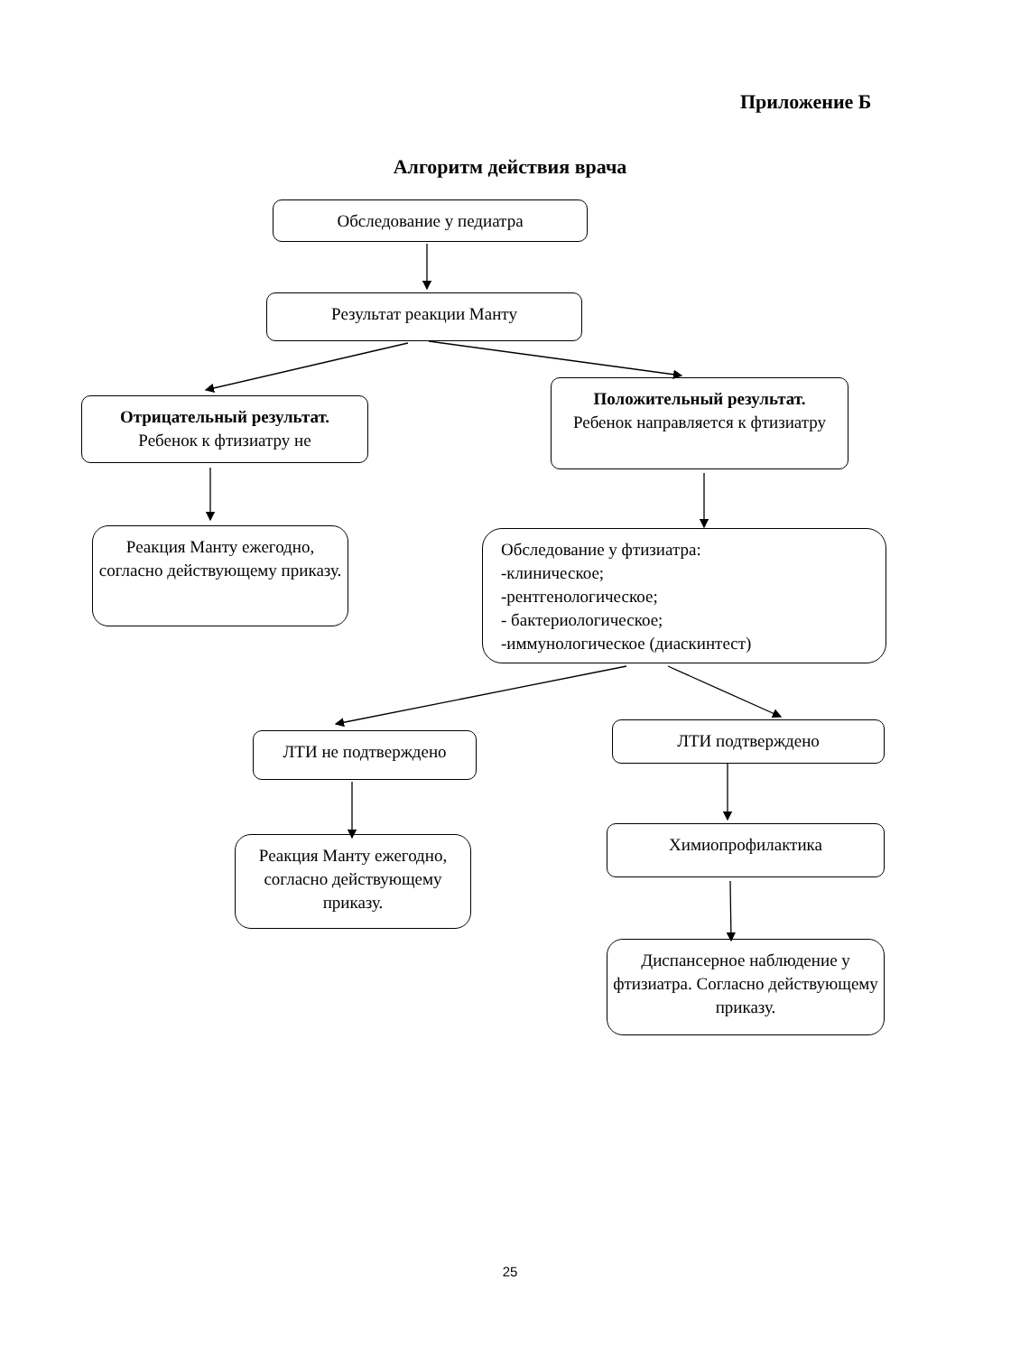Приложение Б
Алгоритм действия врача
Обследование у педиатра
Результат реакции Манту
Отрицательный результат.
Ребенок к фтизиатру не
Положительный результат.
Ребенок направляется к фтизиатру
Реакция Манту ежегодно, согласно действующему приказу.
Обследование у фтизиатра:
-клиническое;
-рентгенологическое;
- бактериологическое;
-иммунологическое (диаскинтест)
ЛТИ не подтверждено
ЛТИ подтверждено
Реакция Манту ежегодно, согласно действующему приказу.
Химиопрофилактика
Диспансерное наблюдение у фтизиатра. Согласно действующему приказу.
25